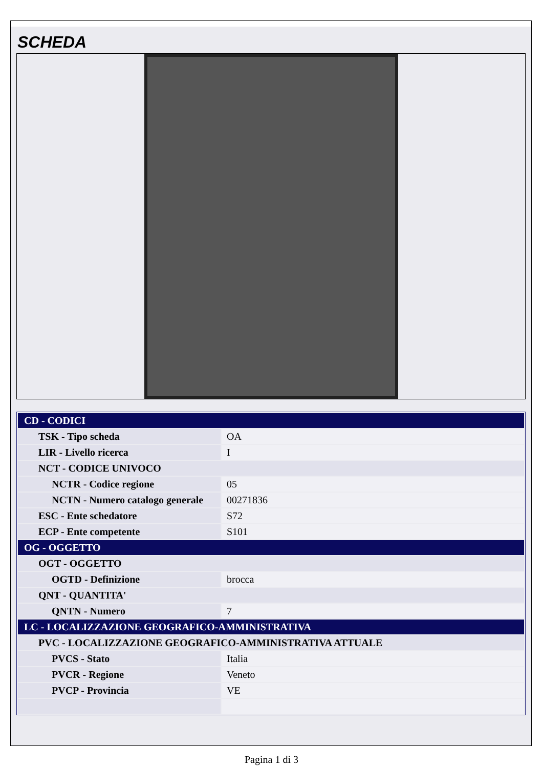SCHEDA
| CD - CODICI | |
| TSK - Tipo scheda | OA |
| LIR - Livello ricerca | I |
| NCT - CODICE UNIVOCO | |
| NCTR - Codice regione | 05 |
| NCTN - Numero catalogo generale | 00271836 |
| ESC - Ente schedatore | S72 |
| ECP - Ente competente | S101 |
| OG - OGGETTO | |
| OGT - OGGETTO | |
| OGTD - Definizione | brocca |
| QNT - QUANTITA' | |
| QNTN - Numero | 7 |
| LC - LOCALIZZAZIONE GEOGRAFICO-AMMINISTRATIVA | |
| PVC - LOCALIZZAZIONE GEOGRAFICO-AMMINISTRATIVA ATTUALE | |
| PVCS - Stato | Italia |
| PVCR - Regione | Veneto |
| PVCP - Provincia | VE |
Pagina 1 di 3